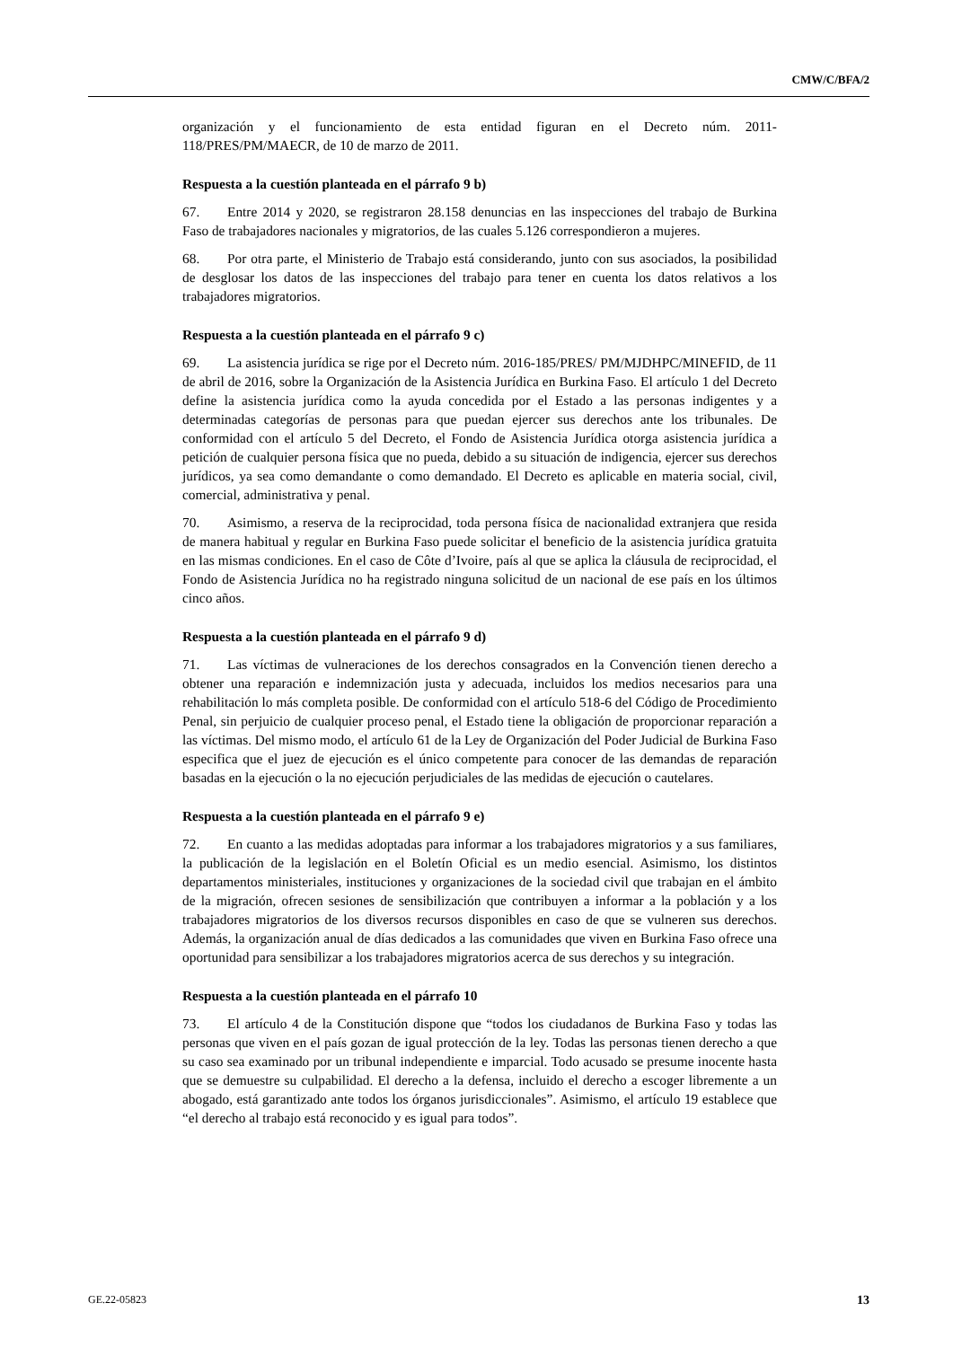CMW/C/BFA/2
organización y el funcionamiento de esta entidad figuran en el Decreto núm. 2011-118/PRES/PM/MAECR, de 10 de marzo de 2011.
Respuesta a la cuestión planteada en el párrafo 9 b)
67. Entre 2014 y 2020, se registraron 28.158 denuncias en las inspecciones del trabajo de Burkina Faso de trabajadores nacionales y migratorios, de las cuales 5.126 correspondieron a mujeres.
68. Por otra parte, el Ministerio de Trabajo está considerando, junto con sus asociados, la posibilidad de desglosar los datos de las inspecciones del trabajo para tener en cuenta los datos relativos a los trabajadores migratorios.
Respuesta a la cuestión planteada en el párrafo 9 c)
69. La asistencia jurídica se rige por el Decreto núm. 2016-185/PRES/ PM/MJDHPC/MINEFID, de 11 de abril de 2016, sobre la Organización de la Asistencia Jurídica en Burkina Faso. El artículo 1 del Decreto define la asistencia jurídica como la ayuda concedida por el Estado a las personas indigentes y a determinadas categorías de personas para que puedan ejercer sus derechos ante los tribunales. De conformidad con el artículo 5 del Decreto, el Fondo de Asistencia Jurídica otorga asistencia jurídica a petición de cualquier persona física que no pueda, debido a su situación de indigencia, ejercer sus derechos jurídicos, ya sea como demandante o como demandado. El Decreto es aplicable en materia social, civil, comercial, administrativa y penal.
70. Asimismo, a reserva de la reciprocidad, toda persona física de nacionalidad extranjera que resida de manera habitual y regular en Burkina Faso puede solicitar el beneficio de la asistencia jurídica gratuita en las mismas condiciones. En el caso de Côte d’Ivoire, país al que se aplica la cláusula de reciprocidad, el Fondo de Asistencia Jurídica no ha registrado ninguna solicitud de un nacional de ese país en los últimos cinco años.
Respuesta a la cuestión planteada en el párrafo 9 d)
71. Las víctimas de vulneraciones de los derechos consagrados en la Convención tienen derecho a obtener una reparación e indemnización justa y adecuada, incluidos los medios necesarios para una rehabilitación lo más completa posible. De conformidad con el artículo 518-6 del Código de Procedimiento Penal, sin perjuicio de cualquier proceso penal, el Estado tiene la obligación de proporcionar reparación a las víctimas. Del mismo modo, el artículo 61 de la Ley de Organización del Poder Judicial de Burkina Faso especifica que el juez de ejecución es el único competente para conocer de las demandas de reparación basadas en la ejecución o la no ejecución perjudiciales de las medidas de ejecución o cautelares.
Respuesta a la cuestión planteada en el párrafo 9 e)
72. En cuanto a las medidas adoptadas para informar a los trabajadores migratorios y a sus familiares, la publicación de la legislación en el Boletín Oficial es un medio esencial. Asimismo, los distintos departamentos ministeriales, instituciones y organizaciones de la sociedad civil que trabajan en el ámbito de la migración, ofrecen sesiones de sensibilización que contribuyen a informar a la población y a los trabajadores migratorios de los diversos recursos disponibles en caso de que se vulneren sus derechos. Además, la organización anual de días dedicados a las comunidades que viven en Burkina Faso ofrece una oportunidad para sensibilizar a los trabajadores migratorios acerca de sus derechos y su integración.
Respuesta a la cuestión planteada en el párrafo 10
73. El artículo 4 de la Constitución dispone que “todos los ciudadanos de Burkina Faso y todas las personas que viven en el país gozan de igual protección de la ley. Todas las personas tienen derecho a que su caso sea examinado por un tribunal independiente e imparcial. Todo acusado se presume inocente hasta que se demuestre su culpabilidad. El derecho a la defensa, incluido el derecho a escoger libremente a un abogado, está garantizado ante todos los órganos jurisdiccionales”. Asimismo, el artículo 19 establece que “el derecho al trabajo está reconocido y es igual para todos”.
GE.22-05823 13